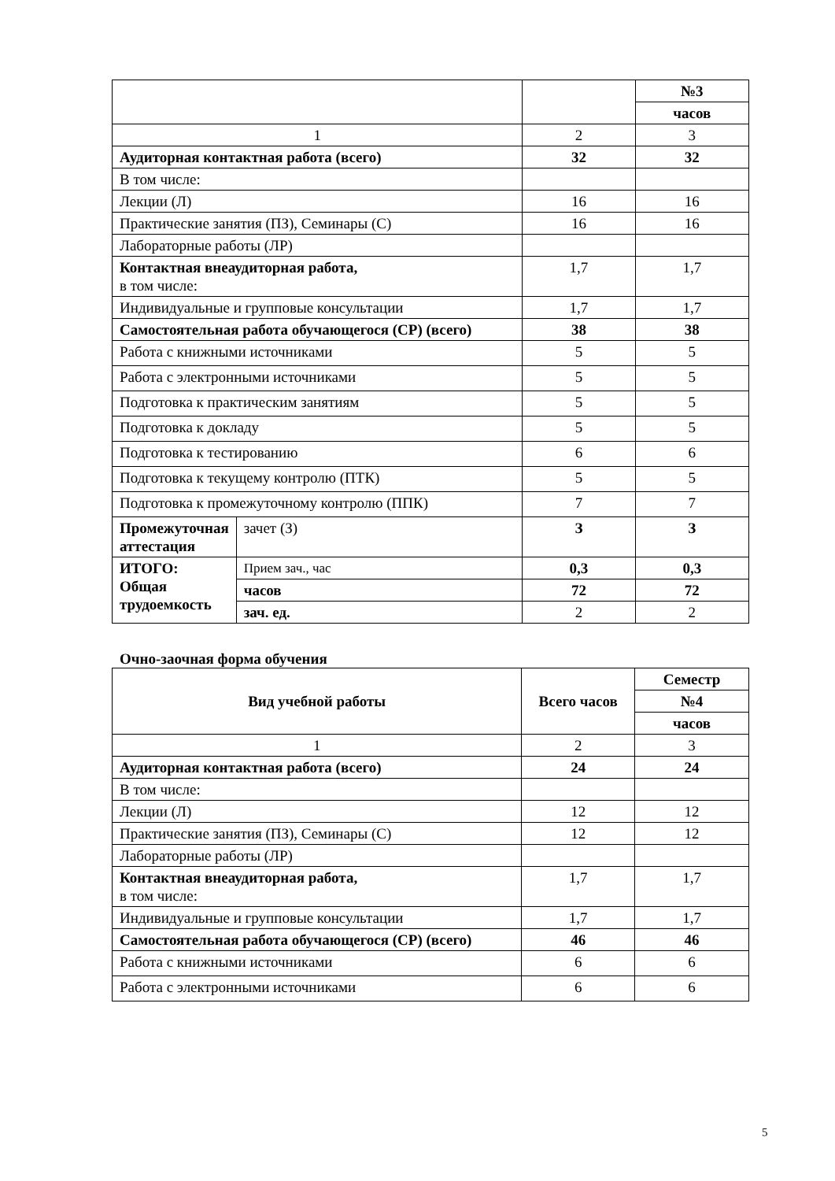| | | | №3 |
| | | | часов |
| 1 | | 2 | 3 |
| Аудиторная контактная работа (всего) | | 32 | 32 |
| В том числе: | | | |
| Лекции (Л) | | 16 | 16 |
| Практические занятия (ПЗ), Семинары (С) | | 16 | 16 |
| Лабораторные работы (ЛР) | | | |
| Контактная внеаудиторная работа, в том числе: | | 1,7 | 1,7 |
| Индивидуальные и групповые консультации | | 1,7 | 1,7 |
| Самостоятельная работа обучающегося (СР) (всего) | | 38 | 38 |
| Работа с книжными источниками | | 5 | 5 |
| Работа с электронными источниками | | 5 | 5 |
| Подготовка к практическим занятиям | | 5 | 5 |
| Подготовка к докладу | | 5 | 5 |
| Подготовка к тестированию | | 6 | 6 |
| Подготовка к текущему контролю (ПТК) | | 5 | 5 |
| Подготовка к промежуточному контролю (ППК) | | 7 | 7 |
| Промежуточная аттестация | зачет (З) | З | З |
| ИТОГО: Общая трудоемкость | Прием зач., час | 0,3 | 0,3 |
| | часов | 72 | 72 |
| | зач. ед. | 2 | 2 |
Очно-заочная форма обучения
| Вид учебной работы | Всего часов | Семестр |
| | | №4 |
| | | часов |
| 1 | 2 | 3 |
| Аудиторная контактная работа (всего) | 24 | 24 |
| В том числе: | | |
| Лекции (Л) | 12 | 12 |
| Практические занятия (ПЗ), Семинары (С) | 12 | 12 |
| Лабораторные работы (ЛР) | | |
| Контактная внеаудиторная работа, в том числе: | 1,7 | 1,7 |
| Индивидуальные и групповые консультации | 1,7 | 1,7 |
| Самостоятельная работа обучающегося (СР) (всего) | 46 | 46 |
| Работа с книжными источниками | 6 | 6 |
| Работа с электронными источниками | 6 | 6 |
5